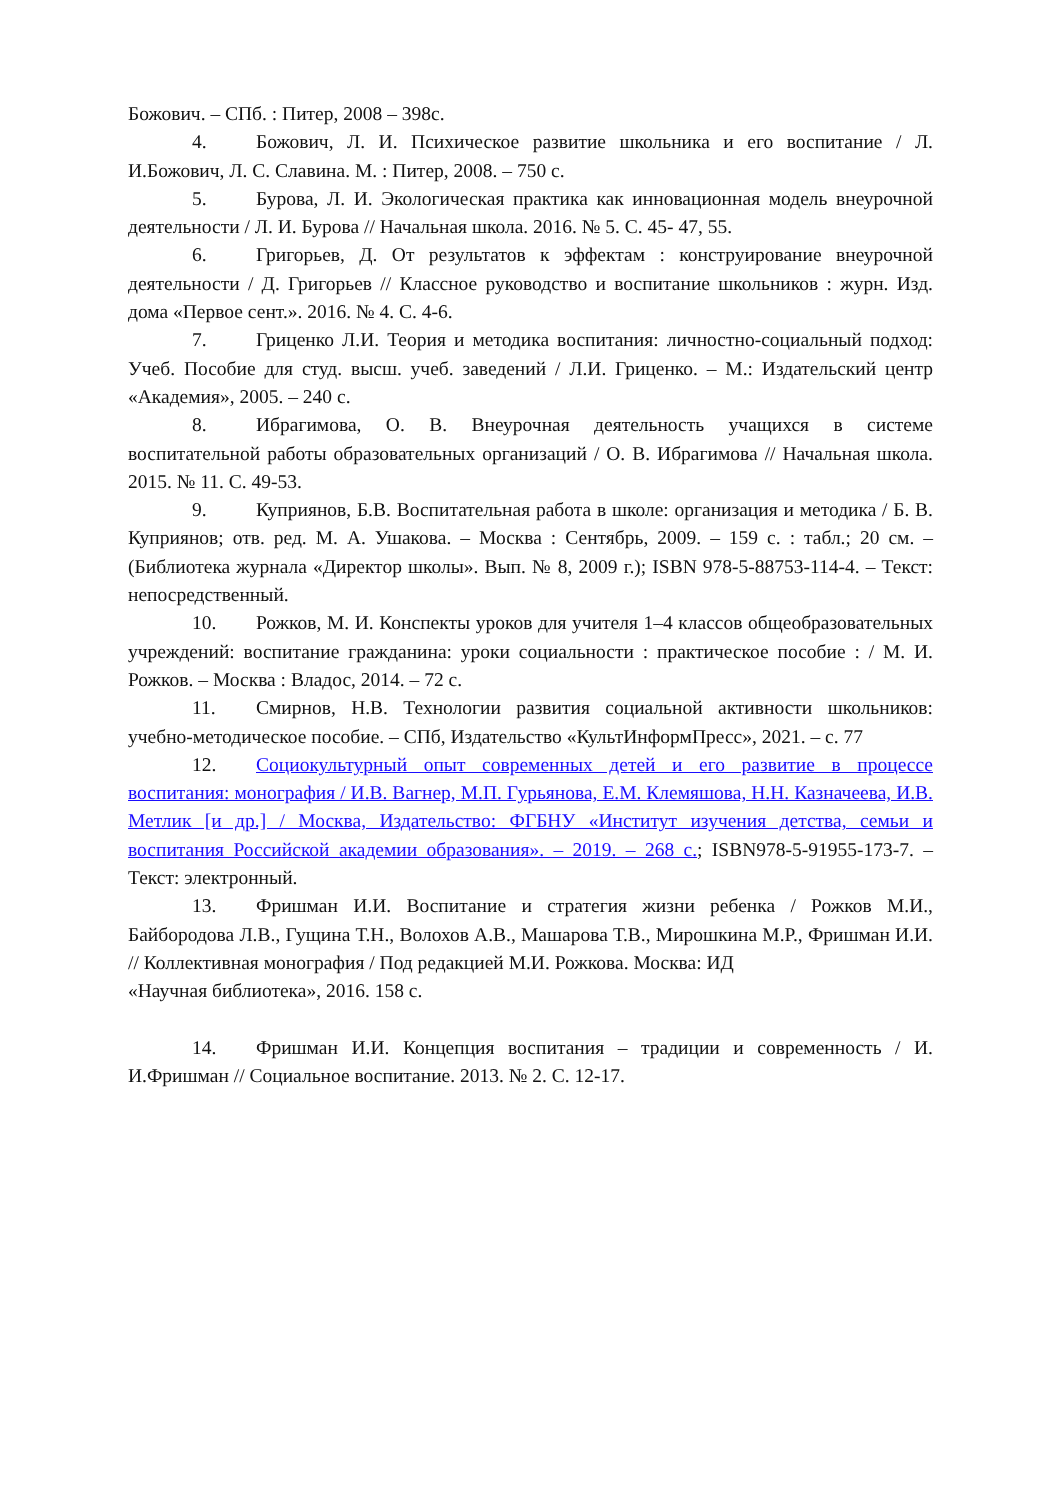Божович. – СПб. : Питер, 2008 – 398с.
4. Божович, Л. И. Психическое развитие школьника и его воспитание / Л. И.Божович, Л. С. Славина. М. : Питер, 2008. – 750 с.
5. Бурова, Л. И. Экологическая практика как инновационная модель внеурочной деятельности / Л. И. Бурова // Начальная школа. 2016. № 5. С. 45- 47, 55.
6. Григорьев, Д. От результатов к эффектам : конструирование внеурочной деятельности / Д. Григорьев // Классное руководство и воспитание школьников : журн. Изд. дома «Первое сент.». 2016. № 4. С. 4-6.
7. Гриценко Л.И. Теория и методика воспитания: личностно-социальный подход: Учеб. Пособие для студ. высш. учеб. заведений / Л.И. Гриценко. – М.: Издательский центр «Академия», 2005. – 240 с.
8. Ибрагимова, О. В. Внеурочная деятельность учащихся в системе воспитательной работы образовательных организаций / О. В. Ибрагимова // Начальная школа. 2015. № 11. С. 49-53.
9. Куприянов, Б.В. Воспитательная работа в школе: организация и методика / Б. В. Куприянов; отв. ред. М. А. Ушакова. – Москва : Сентябрь, 2009. – 159 с. : табл.; 20 см. – (Библиотека журнала «Директор школы». Вып. № 8, 2009 г.); ISBN 978-5-88753-114-4. – Текст: непосредственный.
10. Рожков, М. И. Конспекты уроков для учителя 1–4 классов общеобразовательных учреждений: воспитание гражданина: уроки социальности : практическое пособие : / М. И. Рожков. – Москва : Владос, 2014. – 72 с.
11. Смирнов, Н.В. Технологии развития социальной активности школьников: учебно-методическое пособие. – СПб, Издательство «КультИнформПресс», 2021. – с. 77
12. Социокультурный опыт современных детей и его развитие в процессе воспитания: монография / И.В. Вагнер, М.П. Гурьянова, Е.М. Клемяшова, Н.Н. Казначеева, И.В. Метлик [и др.] / Москва, Издательство: ФГБНУ «Институт изучения детства, семьи и воспитания Российской академии образования». – 2019. – 268 с.; ISBN978-5-91955-173-7. – Текст: электронный.
13. Фришман И.И. Воспитание и стратегия жизни ребенка / Рожков М.И., Байбородова Л.В., Гущина Т.Н., Волохов А.В., Машарова Т.В., Мирошкина М.Р., Фришман И.И. // Коллективная монография / Под редакцией М.И. Рожкова. Москва: ИД
«Научная библиотека», 2016. 158 с.
14. Фришман И.И. Концепция воспитания – традиции и современность / И. И.Фришман // Социальное воспитание. 2013. № 2. С. 12-17.